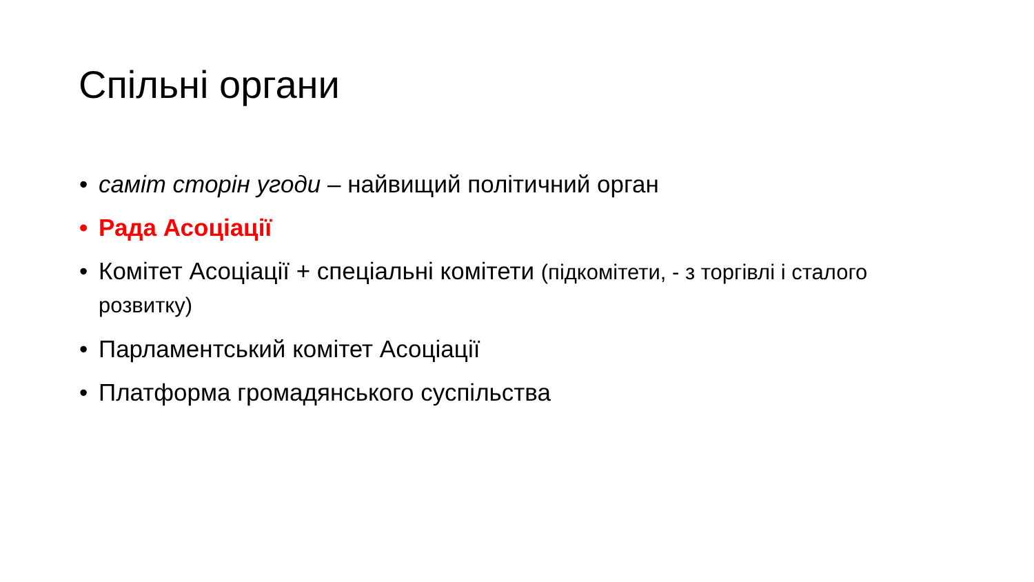Спільні органи
• саміт сторін угоди – найвищий політичний орган
• Рада Асоціації
• Комітет Асоціації + спеціальні комітети (підкомітети, - з торгівлі і сталого розвитку)
• Парламентський комітет Асоціації
• Платформа громадянського суспільства